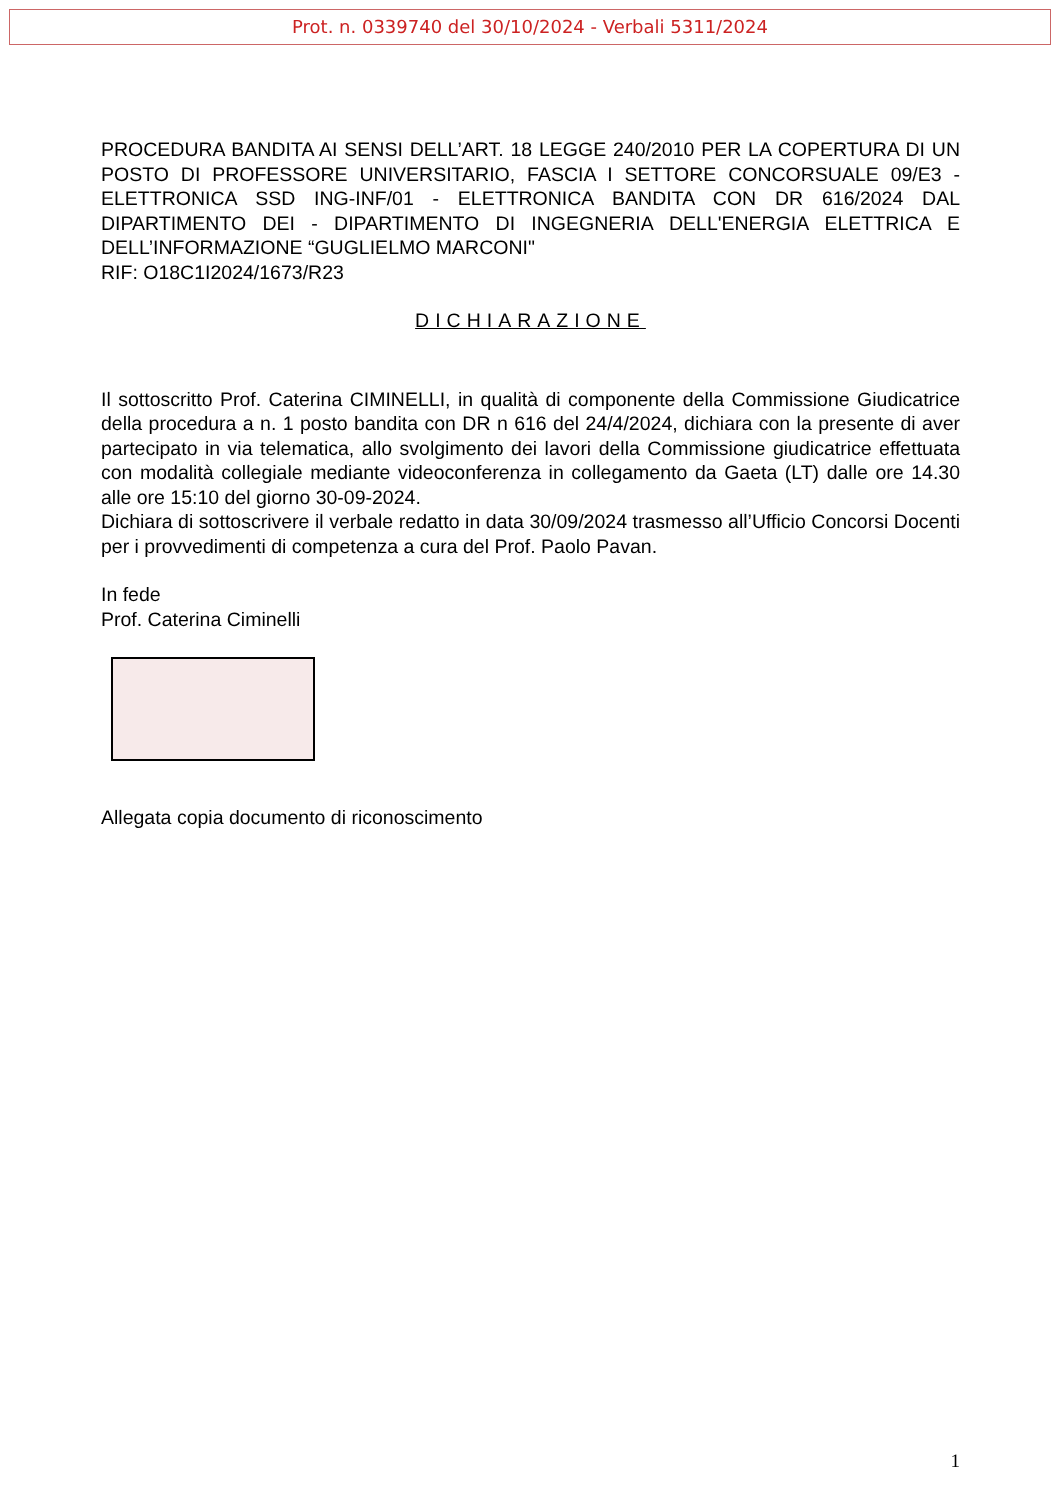Prot. n. 0339740 del 30/10/2024 - Verbali 5311/2024
PROCEDURA BANDITA AI SENSI DELL’ART. 18 LEGGE 240/2010 PER LA COPERTURA DI UN POSTO DI PROFESSORE UNIVERSITARIO, FASCIA I SETTORE CONCORSUALE 09/E3 - ELETTRONICA SSD ING-INF/01 - ELETTRONICA BANDITA CON DR 616/2024 DAL DIPARTIMENTO DEI - DIPARTIMENTO DI INGEGNERIA DELL'ENERGIA ELETTRICA E DELL’INFORMAZIONE “GUGLIELMO MARCONI"
RIF: O18C1I2024/1673/R23
DICHIARAZIONE
Il sottoscritto Prof. Caterina CIMINELLI, in qualità di componente della Commissione Giudicatrice della procedura a n. 1 posto bandita con DR n 616 del 24/4/2024, dichiara con la presente di aver partecipato in via telematica, allo svolgimento dei lavori della Commissione giudicatrice effettuata con modalità collegiale mediante videoconferenza in collegamento da Gaeta (LT) dalle ore 14.30 alle ore 15:10 del giorno 30-09-2024.
Dichiara di sottoscrivere il verbale redatto in data 30/09/2024 trasmesso all’Ufficio Concorsi Docenti per i provvedimenti di competenza a cura del Prof. Paolo Pavan.
In fede
Prof. Caterina Ciminelli
Allegata copia documento di riconoscimento
1